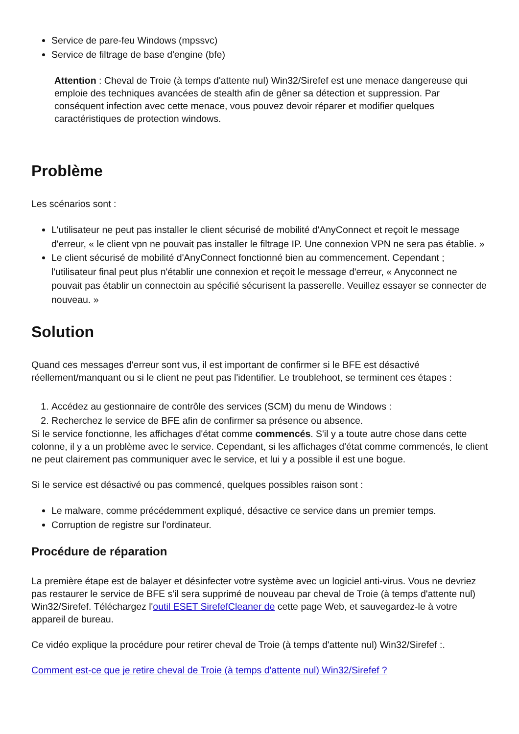Service de pare-feu Windows (mpssvc)
Service de filtrage de base d'engine (bfe)
Attention : Cheval de Troie (à temps d'attente nul) Win32/Sirefef est une menace dangereuse qui emploie des techniques avancées de stealth afin de gêner sa détection et suppression. Par conséquent infection avec cette menace, vous pouvez devoir réparer et modifier quelques caractéristiques de protection windows.
Problème
Les scénarios sont :
L'utilisateur ne peut pas installer le client sécurisé de mobilité d'AnyConnect et reçoit le message d'erreur, « le client vpn ne pouvait pas installer le filtrage IP. Une connexion VPN ne sera pas établie. »
Le client sécurisé de mobilité d'AnyConnect fonctionné bien au commencement. Cependant ; l'utilisateur final peut plus n'établir une connexion et reçoit le message d'erreur, « Anyconnect ne pouvait pas établir un connectoin au spécifié sécurisent la passerelle. Veuillez essayer se connecter de nouveau. »
Solution
Quand ces messages d'erreur sont vus, il est important de confirmer si le BFE est désactivé réellement/manquant ou si le client ne peut pas l'identifier. Le troublehoot, se terminent ces étapes :
1. Accédez au gestionnaire de contrôle des services (SCM) du menu de Windows :
2. Recherchez le service de BFE afin de confirmer sa présence ou absence.
Si le service fonctionne, les affichages d'état comme commencés. S'il y a toute autre chose dans cette colonne, il y a un problème avec le service. Cependant, si les affichages d'état comme commencés, le client ne peut clairement pas communiquer avec le service, et lui y a possible il est une bogue.
Si le service est désactivé ou pas commencé, quelques possibles raison sont :
Le malware, comme précédemment expliqué, désactive ce service dans un premier temps.
Corruption de registre sur l'ordinateur.
Procédure de réparation
La première étape est de balayer et désinfecter votre système avec un logiciel anti-virus. Vous ne devriez pas restaurer le service de BFE s'il sera supprimé de nouveau par cheval de Troie (à temps d'attente nul) Win32/Sirefef. Téléchargez l'outil ESET SirefefCleaner de cette page Web, et sauvegardez-le à votre appareil de bureau.
Ce vidéo explique la procédure pour retirer cheval de Troie (à temps d'attente nul) Win32/Sirefef :.
Comment est-ce que je retire cheval de Troie (à temps d'attente nul) Win32/Sirefef ?